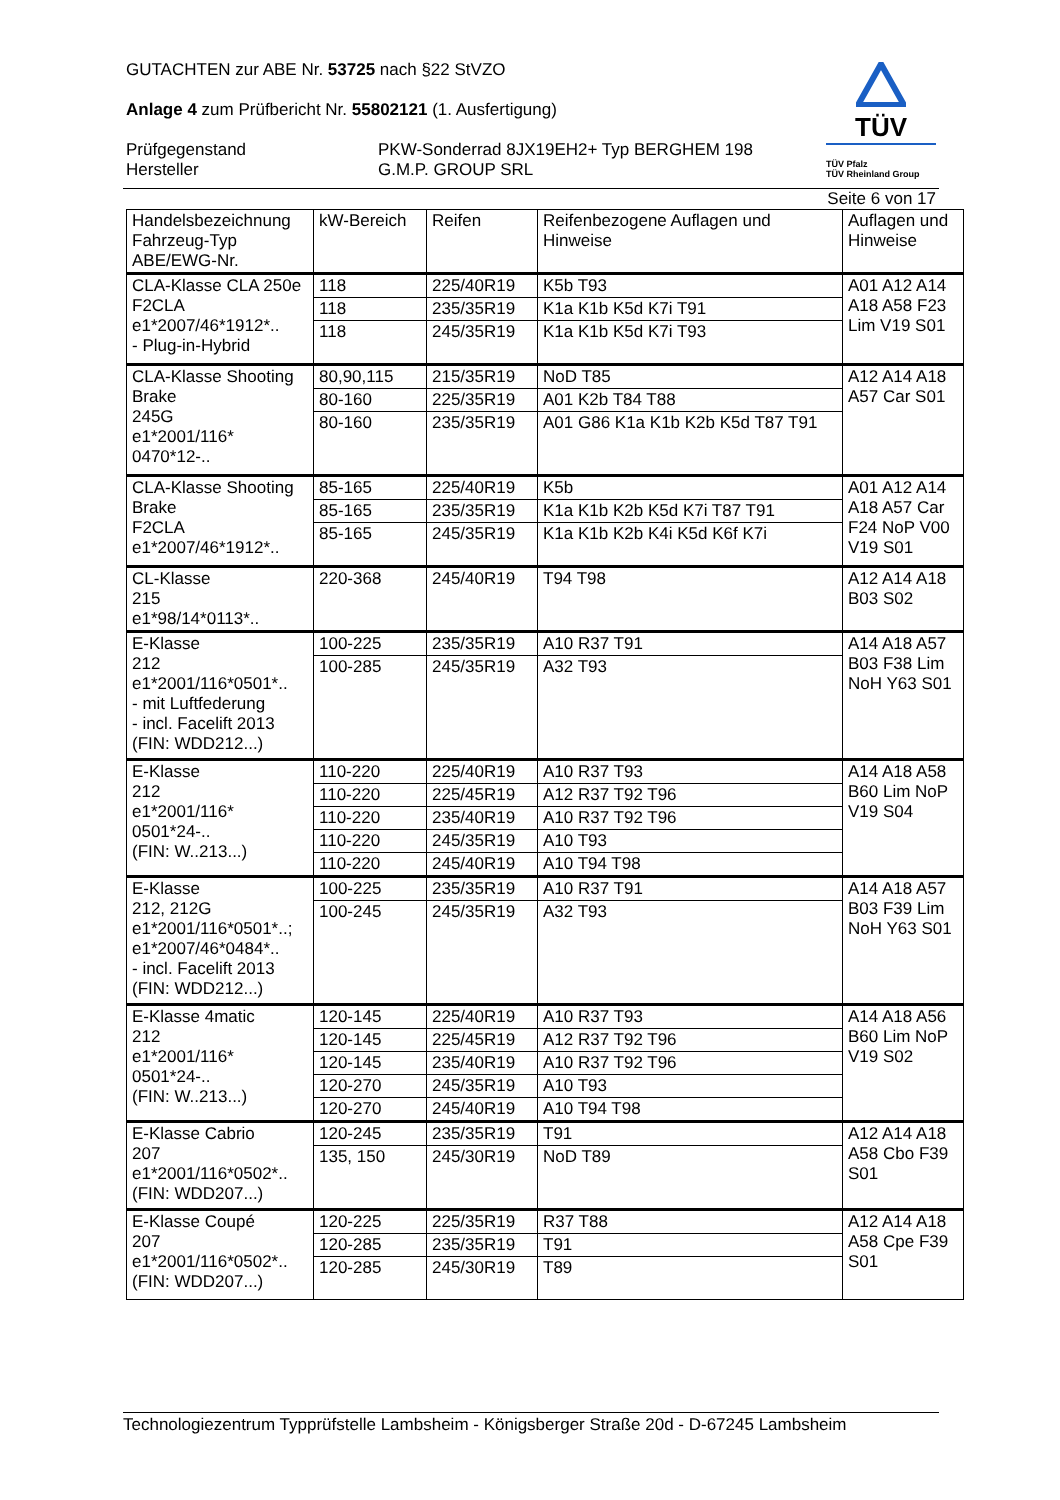GUTACHTEN zur ABE Nr. 53725 nach §22 StVZO
Anlage 4 zum Prüfbericht Nr. 55802121 (1. Ausfertigung)
Prüfgegenstand
Hersteller
PKW-Sonderrad 8JX19EH2+ Typ BERGHEM 198
G.M.P. GROUP SRL
TÜV
TÜV Pfalz
TÜV Rheinland Group
Seite 6 von 17
| Handelsbezeichnung Fahrzeug-Typ ABE/EWG-Nr. | kW-Bereich | Reifen | Reifenbezogene Auflagen und Hinweise | Auflagen und Hinweise |
| CLA-Klasse CLA 250e F2CLA e1*2007/46*1912*.. - Plug-in-Hybrid | 118 | 225/40R19 | K5b T93 | A01 A12 A14 A18 A58 F23 Lim V19 S01 |
| | 118 | 235/35R19 | K1a K1b K5d K7i T91 | |
| | 118 | 245/35R19 | K1a K1b K5d K7i T93 | |
| CLA-Klasse Shooting Brake 245G e1*2001/116* 0470*12-.. | 80,90,115 | 215/35R19 | NoD T85 | A12 A14 A18 A57 Car S01 |
| | 80-160 | 225/35R19 | A01 K2b T84 T88 | |
| | 80-160 | 235/35R19 | A01 G86 K1a K1b K2b K5d T87 T91 | |
| CLA-Klasse Shooting Brake F2CLA e1*2007/46*1912*.. | 85-165 | 225/40R19 | K5b | A01 A12 A14 A18 A57 Car F24 NoP V00 V19 S01 |
| | 85-165 | 235/35R19 | K1a K1b K2b K5d K7i T87 T91 | |
| | 85-165 | 245/35R19 | K1a K1b K2b K4i K5d K6f K7i | |
| CL-Klasse 215 e1*98/14*0113*.. | 220-368 | 245/40R19 | T94 T98 | A12 A14 A18 B03 S02 |
| E-Klasse 212 e1*2001/116*0501*.. - mit Luftfederung - incl. Facelift 2013 (FIN: WDD212...) | 100-225 | 235/35R19 | A10 R37 T91 | A14 A18 A57 B03 F38 Lim NoH Y63 S01 |
| | 100-285 | 245/35R19 | A32 T93 | |
| E-Klasse 212 e1*2001/116* 0501*24-.. (FIN: W..213...) | 110-220 | 225/40R19 | A10 R37 T93 | A14 A18 A58 B60 Lim NoP V19 S04 |
| | 110-220 | 225/45R19 | A12 R37 T92 T96 | |
| | 110-220 | 235/40R19 | A10 R37 T92 T96 | |
| | 110-220 | 245/35R19 | A10 T93 | |
| | 110-220 | 245/40R19 | A10 T94 T98 | |
| E-Klasse 212, 212G e1*2001/116*0501*..; e1*2007/46*0484*.. - incl. Facelift 2013 (FIN: WDD212...) | 100-225 | 235/35R19 | A10 R37 T91 | A14 A18 A57 B03 F39 Lim NoH Y63 S01 |
| | 100-245 | 245/35R19 | A32 T93 | |
| E-Klasse 4matic 212 e1*2001/116* 0501*24-.. (FIN: W..213...) | 120-145 | 225/40R19 | A10 R37 T93 | A14 A18 A56 B60 Lim NoP V19 S02 |
| | 120-145 | 225/45R19 | A12 R37 T92 T96 | |
| | 120-145 | 235/40R19 | A10 R37 T92 T96 | |
| | 120-270 | 245/35R19 | A10 T93 | |
| | 120-270 | 245/40R19 | A10 T94 T98 | |
| E-Klasse Cabrio 207 e1*2001/116*0502*.. (FIN: WDD207...) | 120-245 | 235/35R19 | T91 | A12 A14 A18 A58 Cbo F39 S01 |
| | 135, 150 | 245/30R19 | NoD T89 | |
| E-Klasse Coupé 207 e1*2001/116*0502*.. (FIN: WDD207...) | 120-225 | 225/35R19 | R37 T88 | A12 A14 A18 A58 Cpe F39 S01 |
| | 120-285 | 235/35R19 | T91 | |
| | 120-285 | 245/30R19 | T89 | |
Technologiezentrum Typprüfstelle Lambsheim - Königsberger Straße 20d - D-67245 Lambsheim